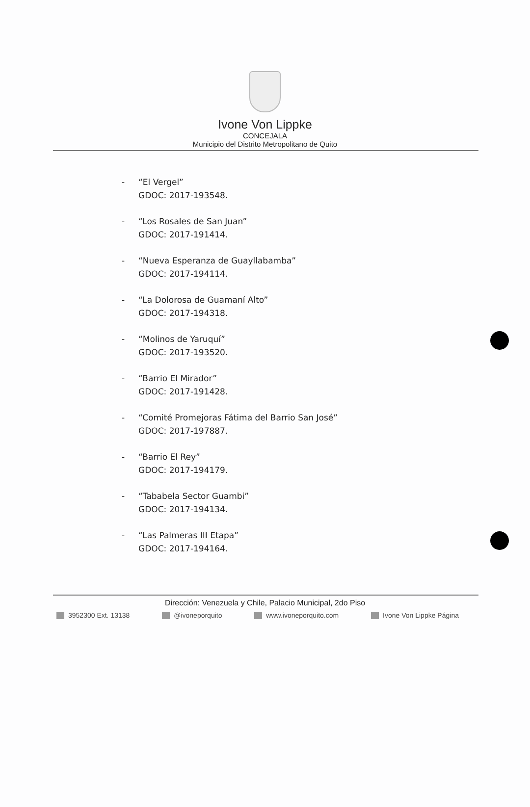Ivone Von Lippke
CONCEJALA
Municipio del Distrito Metropolitano de Quito
- “El Vergel”
GDOC: 2017-193548.
- “Los Rosales de San Juan”
GDOC: 2017-191414.
- “Nueva Esperanza de Guayllabamba”
GDOC: 2017-194114.
- “La Dolorosa de Guamaní Alto”
GDOC: 2017-194318.
- “Molinos de Yaruquí”
GDOC: 2017-193520.
- “Barrio El Mirador”
GDOC: 2017-191428.
- “Comité Promejoras Fátima del Barrio San José”
GDOC: 2017-197887.
- “Barrio El Rey”
GDOC: 2017-194179.
- “Tababela Sector Guambi”
GDOC: 2017-194134.
- “Las Palmeras III Etapa”
GDOC: 2017-194164.
Dirección: Venezuela y Chile, Palacio Municipal, 2do Piso
3952300 Ext. 13138 @ivoneporquito www.ivoneporquito.com Ivone Von Lippke Página